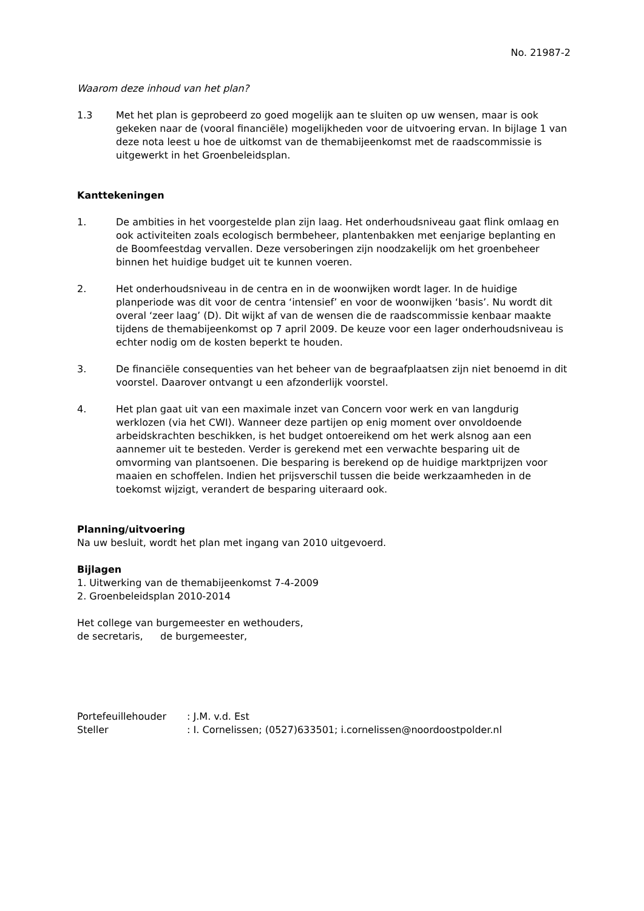No. 21987-2
Waarom deze inhoud van het plan?
1.3 Met het plan is geprobeerd zo goed mogelijk aan te sluiten op uw wensen, maar is ook gekeken naar de (vooral financiële) mogelijkheden voor de uitvoering ervan. In bijlage 1 van deze nota leest u hoe de uitkomst van de themabijeenkomst met de raadscommissie is uitgewerkt in het Groenbeleidsplan.
Kanttekeningen
1. De ambities in het voorgestelde plan zijn laag. Het onderhoudsniveau gaat flink omlaag en ook activiteiten zoals ecologisch bermbeheer, plantenbakken met eenjarige beplanting en de Boomfeestdag vervallen. Deze versoberingen zijn noodzakelijk om het groenbeheer binnen het huidige budget uit te kunnen voeren.
2. Het onderhoudsniveau in de centra en in de woonwijken wordt lager. In de huidige planperiode was dit voor de centra ‘intensief’ en voor de woonwijken ‘basis’. Nu wordt dit overal ‘zeer laag’ (D). Dit wijkt af van de wensen die de raadscommissie kenbaar maakte tijdens de themabijeenkomst op 7 april 2009. De keuze voor een lager onderhoudsniveau is echter nodig om de kosten beperkt te houden.
3. De financiële consequenties van het beheer van de begraafplaatsen zijn niet benoemd in dit voorstel. Daarover ontvangt u een afzonderlijk voorstel.
4. Het plan gaat uit van een maximale inzet van Concern voor werk en van langdurig werklozen (via het CWI). Wanneer deze partijen op enig moment over onvoldoende arbeidskrachten beschikken, is het budget ontoereikend om het werk alsnog aan een aannemer uit te besteden. Verder is gerekend met een verwachte besparing uit de omvorming van plantsoenen. Die besparing is berekend op de huidige marktprijzen voor maaien en schoffelen. Indien het prijsverschil tussen die beide werkzaamheden in de toekomst wijzigt, verandert de besparing uiteraard ook.
Planning/uitvoering
Na uw besluit, wordt het plan met ingang van 2010 uitgevoerd.
Bijlagen
1. Uitwerking van de themabijeenkomst 7-4-2009
2. Groenbeleidsplan 2010-2014
Het college van burgemeester en wethouders,
de secretaris, de burgemeester,
Portefeuillehouder : J.M. v.d. Est
Steller : I. Cornelissen; (0527)633501; i.cornelissen@noordoostpolder.nl